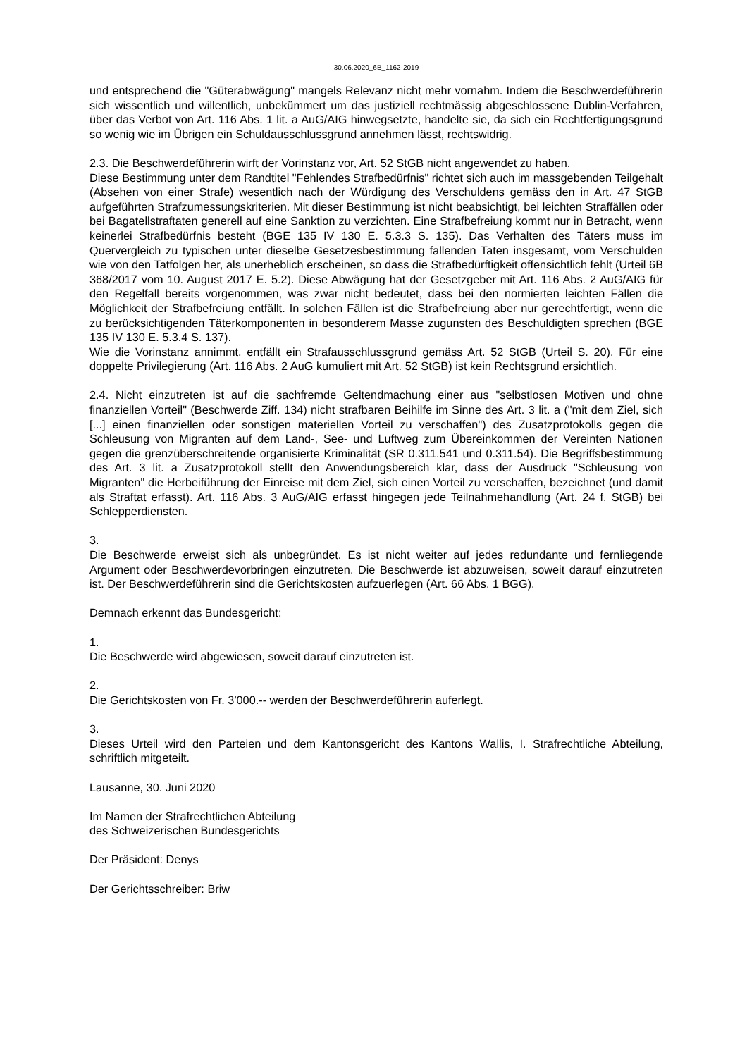30.06.2020_6B_1162-2019
und entsprechend die "Güterabwägung" mangels Relevanz nicht mehr vornahm. Indem die Beschwerdeführerin sich wissentlich und willentlich, unbekümmert um das justiziell rechtmässig abgeschlossene Dublin-Verfahren, über das Verbot von Art. 116 Abs. 1 lit. a AuG/AIG hinwegsetzte, handelte sie, da sich ein Rechtfertigungsgrund so wenig wie im Übrigen ein Schuldausschlussgrund annehmen lässt, rechtswidrig.
2.3. Die Beschwerdeführerin wirft der Vorinstanz vor, Art. 52 StGB nicht angewendet zu haben.
Diese Bestimmung unter dem Randtitel "Fehlendes Strafbedürfnis" richtet sich auch im massgebenden Teilgehalt (Absehen von einer Strafe) wesentlich nach der Würdigung des Verschuldens gemäss den in Art. 47 StGB aufgeführten Strafzumessungskriterien. Mit dieser Bestimmung ist nicht beabsichtigt, bei leichten Straffällen oder bei Bagatellstraftaten generell auf eine Sanktion zu verzichten. Eine Strafbefreiung kommt nur in Betracht, wenn keinerlei Strafbedürfnis besteht (BGE 135 IV 130 E. 5.3.3 S. 135). Das Verhalten des Täters muss im Quervergleich zu typischen unter dieselbe Gesetzesbestimmung fallenden Taten insgesamt, vom Verschulden wie von den Tatfolgen her, als unerheblich erscheinen, so dass die Strafbedürftigkeit offensichtlich fehlt (Urteil 6B 368/2017 vom 10. August 2017 E. 5.2). Diese Abwägung hat der Gesetzgeber mit Art. 116 Abs. 2 AuG/AIG für den Regelfall bereits vorgenommen, was zwar nicht bedeutet, dass bei den normierten leichten Fällen die Möglichkeit der Strafbefreiung entfällt. In solchen Fällen ist die Strafbefreiung aber nur gerechtfertigt, wenn die zu berücksichtigenden Täterkomponenten in besonderem Masse zugunsten des Beschuldigten sprechen (BGE 135 IV 130 E. 5.3.4 S. 137).
Wie die Vorinstanz annimmt, entfällt ein Strafausschlussgrund gemäss Art. 52 StGB (Urteil S. 20). Für eine doppelte Privilegierung (Art. 116 Abs. 2 AuG kumuliert mit Art. 52 StGB) ist kein Rechtsgrund ersichtlich.
2.4. Nicht einzutreten ist auf die sachfremde Geltendmachung einer aus "selbstlosen Motiven und ohne finanziellen Vorteil" (Beschwerde Ziff. 134) nicht strafbaren Beihilfe im Sinne des Art. 3 lit. a ("mit dem Ziel, sich [...] einen finanziellen oder sonstigen materiellen Vorteil zu verschaffen") des Zusatzprotokolls gegen die Schleusung von Migranten auf dem Land-, See- und Luftweg zum Übereinkommen der Vereinten Nationen gegen die grenzüberschreitende organisierte Kriminalität (SR 0.311.541 und 0.311.54). Die Begriffsbestimmung des Art. 3 lit. a Zusatzprotokoll stellt den Anwendungsbereich klar, dass der Ausdruck "Schleusung von Migranten" die Herbeiführung der Einreise mit dem Ziel, sich einen Vorteil zu verschaffen, bezeichnet (und damit als Straftat erfasst). Art. 116 Abs. 3 AuG/AIG erfasst hingegen jede Teilnahmehandlung (Art. 24 f. StGB) bei Schlepperdiensten.
3.
Die Beschwerde erweist sich als unbegründet. Es ist nicht weiter auf jedes redundante und fernliegende Argument oder Beschwerdevorbringen einzutreten. Die Beschwerde ist abzuweisen, soweit darauf einzutreten ist. Der Beschwerdeführerin sind die Gerichtskosten aufzuerlegen (Art. 66 Abs. 1 BGG).
Demnach erkennt das Bundesgericht:
1.
Die Beschwerde wird abgewiesen, soweit darauf einzutreten ist.
2.
Die Gerichtskosten von Fr. 3'000.-- werden der Beschwerdeführerin auferlegt.
3.
Dieses Urteil wird den Parteien und dem Kantonsgericht des Kantons Wallis, I. Strafrechtliche Abteilung, schriftlich mitgeteilt.
Lausanne, 30. Juni 2020
Im Namen der Strafrechtlichen Abteilung
des Schweizerischen Bundesgerichts
Der Präsident: Denys
Der Gerichtsschreiber: Briw